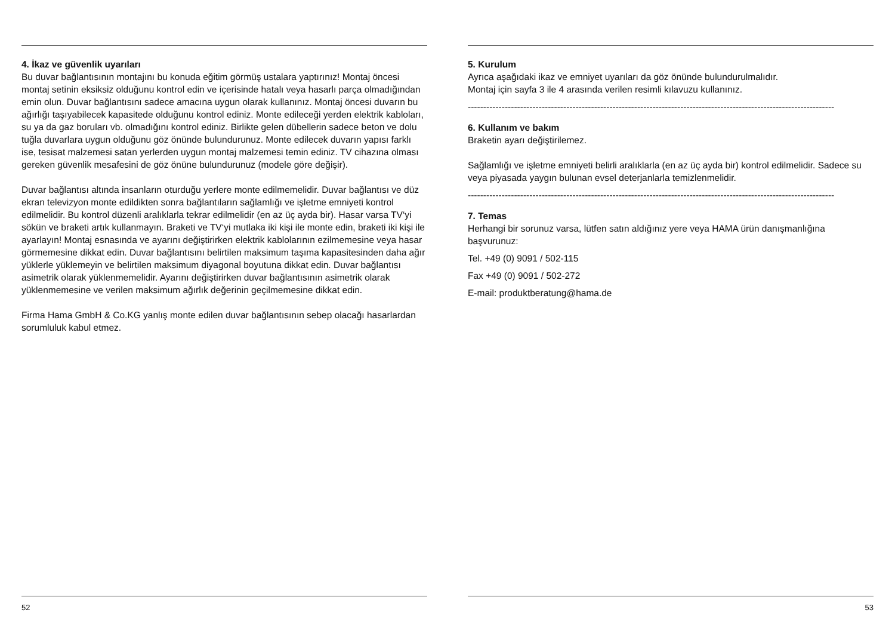4. İkaz ve güvenlik uyarıları
Bu duvar bağlantısının montajını bu konuda eğitim görmüş ustalara yaptırınız! Montaj öncesi montaj setinin eksiksiz olduğunu kontrol edin ve içerisinde hatalı veya hasarlı parça olmadığından emin olun. Duvar bağlantısını sadece amacına uygun olarak kullanınız. Montaj öncesi duvarın bu ağırlığı taşıyabilecek kapasitede olduğunu kontrol ediniz. Monte edileceği yerden elektrik kabloları, su ya da gaz boruları vb. olmadığını kontrol ediniz. Birlikte gelen dübellerin sadece beton ve dolu tuğla duvarlara uygun olduğunu göz önünde bulundurunuz. Monte edilecek duvarın yapısı farklı ise, tesisat malzemesi satan yerlerden uygun montaj malzemesi temin ediniz. TV cihazına olması gereken güvenlik mesafesini de göz önüne bulundurunuz (modele göre değişir).
Duvar bağlantısı altında insanların oturduğu yerlere monte edilmemelidir. Duvar bağlantısı ve düz ekran televizyon monte edildikten sonra bağlantıların sağlamlığı ve işletme emniyeti kontrol edilmelidir. Bu kontrol düzenli aralıklarla tekrar edilmelidir (en az üç ayda bir). Hasar varsa TV‘yi sökün ve braketi artık kullanmayın. Braketi ve TV‘yi mutlaka iki kişi ile monte edin, braketi iki kişi ile ayarlayın! Montaj esnasında ve ayarını değiştirirken elektrik kablolarının ezilmemesine veya hasar görmemesine dikkat edin. Duvar bağlantısını belirtilen maksimum taşıma kapasitesinden daha ağır yüklerle yüklemeyin ve belirtilen maksimum diyagonal boyutuna dikkat edin. Duvar bağlantısı asimetrik olarak yüklenmemelidir. Ayarını değiştirirken duvar bağlantısının asimetrik olarak yüklenmemesine ve verilen maksimum ağırlık değerinin geçilmemesine dikkat edin.
Firma Hama GmbH & Co.KG yanlış monte edilen duvar bağlantısının sebep olacağı hasarlardan sorumluluk kabul etmez.
52
5. Kurulum
Ayrıca aşağıdaki ikaz ve emniyet uyarıları da göz önünde bulundurulmalıdır.
Montaj için sayfa 3 ile 4 arasında verilen resimli kılavuzu kullanınız.
-----------------------------------------------------------------------------------------------------------------------
6. Kullanım ve bakım
Braketin ayarı değiştirilemez.
Sağlamlığı ve işletme emniyeti belirli aralıklarla (en az üç ayda bir) kontrol edilmelidir. Sadece su veya piyasada yaygın bulunan evsel deterjanlarla temizlenmelidir.
-----------------------------------------------------------------------------------------------------------------------
7. Temas
Herhangi bir sorunuz varsa, lütfen satın aldığınız yere veya HAMA ürün danışmanlığına başvurunuz:
Tel. +49 (0) 9091 / 502-115
Fax +49 (0) 9091 / 502-272
E-mail: produktberatung@hama.de
53